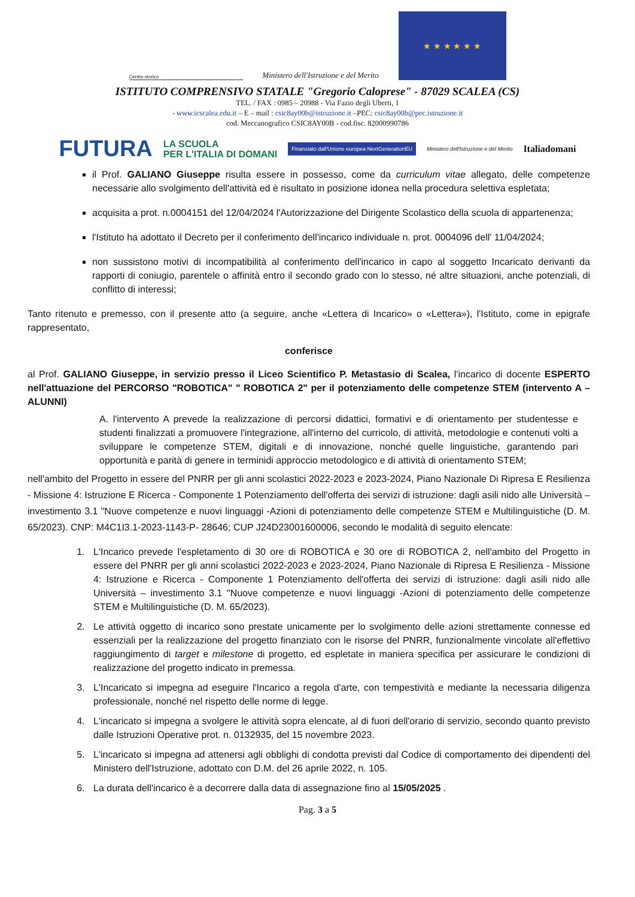Centro storico
Ministero dell'Istruzione e del Merito
★ ★ ★ ★ ★ ★
ISTITUTO COMPRENSIVO STATALE "Gregorio Caloprese" - 87029 SCALEA (CS)
TEL. / FAX : 0985 – 20988 - Via Fazio degli Uberti, 1
- www.icscalea.edu.it – E – mail : csic8ay00b@istruzione.it –PEC: csic8ay00b@pec.istruzione.it
cod. Meccanografico CSIC8AY00B - cod.fisc. 82000990786
FUTURA LA SCUOLA
PER L'ITALIA DI DOMANI Finanziato dall'Unione europea NextGenerationEU Ministero dell'Istruzione e del Merito Italiadomani
il Prof. GALIANO Giuseppe risulta essere in possesso, come da curriculum vitae allegato, delle competenze necessarie allo svolgimento dell'attività ed è risultato in posizione idonea nella procedura selettiva espletata;
acquisita a prot. n.0004151 del 12/04/2024 l'Autorizzazione del Dirigente Scolastico della scuola di appartenenza;
l'Istituto ha adottato il Decreto per il conferimento dell'incarico individuale n. prot. 0004096 dell' 11/04/2024;
non sussistono motivi di incompatibilità al conferimento dell'incarico in capo al soggetto Incaricato derivanti da rapporti di coniugio, parentele o affinità entro il secondo grado con lo stesso, né altre situazioni, anche potenziali, di conflitto di interessi;
Tanto ritenuto e premesso, con il presente atto (a seguire, anche «Lettera di Incarico» o «Lettera»), l'Istituto, come in epigrafe rappresentato,
conferisce
al Prof. GALIANO Giuseppe, in servizio presso il Liceo Scientifico P. Metastasio di Scalea, l'incarico di docente ESPERTO nell'attuazione del PERCORSO "ROBOTICA" " ROBOTICA 2" per il potenziamento delle competenze STEM (intervento A – ALUNNI)
A. l'intervento A prevede la realizzazione di percorsi didattici, formativi e di orientamento per studentesse e studenti finalizzati a promuovere l'integrazione, all'interno del curricolo, di attività, metodologie e contenuti volti a sviluppare le competenze STEM, digitali e di innovazione, nonché quelle linguistiche, garantendo pari opportunità e parità di genere in terminidi approccio metodologico e di attività di orientamento STEM;
nell'ambito del Progetto in essere del PNRR per gli anni scolastici 2022-2023 e 2023-2024, Piano Nazionale Di Ripresa E Resilienza - Missione 4: Istruzione E Ricerca - Componente 1 Potenziamento dell'offerta dei servizi di istruzione: dagli asili nido alle Università – investimento 3.1 "Nuove competenze e nuovi linguaggi -Azioni di potenziamento delle competenze STEM e Multilinguistiche (D. M. 65/2023). CNP: M4C1I3.1-2023-1143-P- 28646; CUP J24D23001600006, secondo le modalità di seguito elencate:
1. L'Incarico prevede l'espletamento di 30 ore di ROBOTICA e 30 ore di ROBOTICA 2, nell'ambito del Progetto in essere del PNRR per gli anni scolastici 2022-2023 e 2023-2024, Piano Nazionale di Ripresa E Resilienza - Missione 4: Istruzione e Ricerca - Componente 1 Potenziamento dell'offerta dei servizi di istruzione: dagli asili nido alle Università – investimento 3.1 "Nuove competenze e nuovi linguaggi -Azioni di potenziamento delle competenze STEM e Multilinguistiche (D. M. 65/2023).
2. Le attività oggetto di incarico sono prestate unicamente per lo svolgimento delle azioni strettamente connesse ed essenziali per la realizzazione del progetto finanziato con le risorse del PNRR, funzionalmente vincolate all'effettivo raggiungimento di target e milestone di progetto, ed espletate in maniera specifica per assicurare le condizioni di realizzazione del progetto indicato in premessa.
3. L'Incaricato si impegna ad eseguire l'Incarico a regola d'arte, con tempestività e mediante la necessaria diligenza professionale, nonché nel rispetto delle norme di legge.
4. L'incaricato si impegna a svolgere le attività sopra elencate, al di fuori dell'orario di servizio, secondo quanto previsto dalle Istruzioni Operative prot. n. 0132935, del 15 novembre 2023.
5. L'incaricato si impegna ad attenersi agli obblighi di condotta previsti dal Codice di comportamento dei dipendenti del Ministero dell'Istruzione, adottato con D.M. del 26 aprile 2022, n. 105.
6. La durata dell'incarico è a decorrere dalla data di assegnazione fino al 15/05/2025 .
Pag. 3 a 5